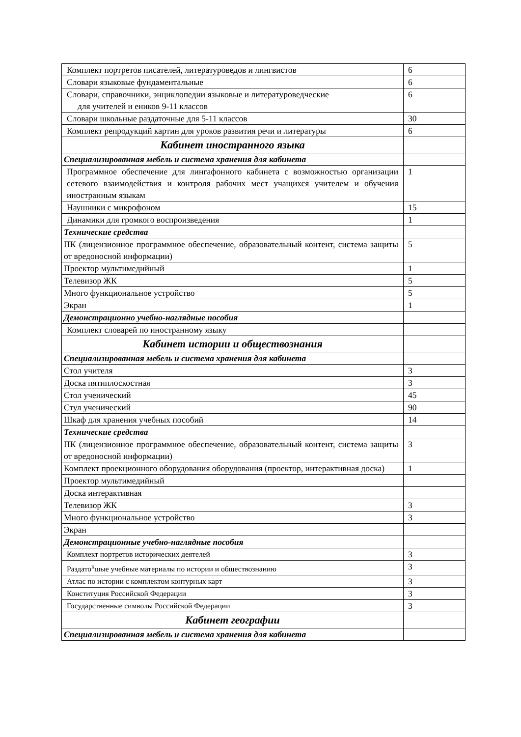| Комплект портретов писателей, литературоведов и лингвистов | 6 |
| Словари языковые фундаментальные | 6 |
| Словари, справочники, энциклопедии языковые и литературоведческие для учителей и еников 9-11 классов | 6 |
| Словари школьные раздаточные для 5-11 классов | 30 |
| Комплект репродукций картин для уроков развития речи и литературы | 6 |
| Кабинет иностранного языка | |
| Специализированная мебель и система хранения для кабинета | |
| Программное обеспечение для лингафонного кабинета с возможностью организации сетевого взаимодействия и контроля рабочих мест учащихся учителем и обучения иностранным языкам | 1 |
| Наушники с микрофоном | 15 |
| Динамики для громкого воспроизведения | 1 |
| Технические средства | |
| ПК (лицензионное программное обеспечение, образовательный контент, система защиты от вредоносной информации) | 5 |
| Проектор мультимедийный | 1 |
| Телевизор ЖК | 5 |
| Много функциональное устройство | 5 |
| Экран | 1 |
| Демонстрационно учебно-наглядные пособия | |
| Комплект словарей по иностранному языку | |
| Кабинет истории и обществознания | |
| Специализированная мебель и система хранения для кабинета | |
| Стол учителя | 3 |
| Доска пятиплоскостная | 3 |
| Стол ученический | 45 |
| Стул ученический | 90 |
| Шкаф для хранения учебных пособий | 14 |
| Технические средства | |
| ПК (лицензионное программное обеспечение, образовательный контент, система защиты от вредоносной информации) | 3 |
| Комплект проекционного оборудования оборудования (проектор, интерактивная доска) | 1 |
| Проектор мультимедийный | |
| Доска интерактивная | |
| Телевизор ЖК | 3 |
| Много функциональное устройство | 3 |
| Экран | |
| Демонстрационные учебно-наглядные пособия | |
| Комплект портретов исторических деятелей | 3 |
| Раздато<sup>к</sup>шые учебные материалы по истории и обществознанию | 3 |
| Атлас по истории с комплектом контурных карт | 3 |
| Конституция Российской Федерации | 3 |
| Государственные символы Российской Федерации | 3 |
| Кабинет географии | |
| Специализированная мебель и система хранения для кабинета | |